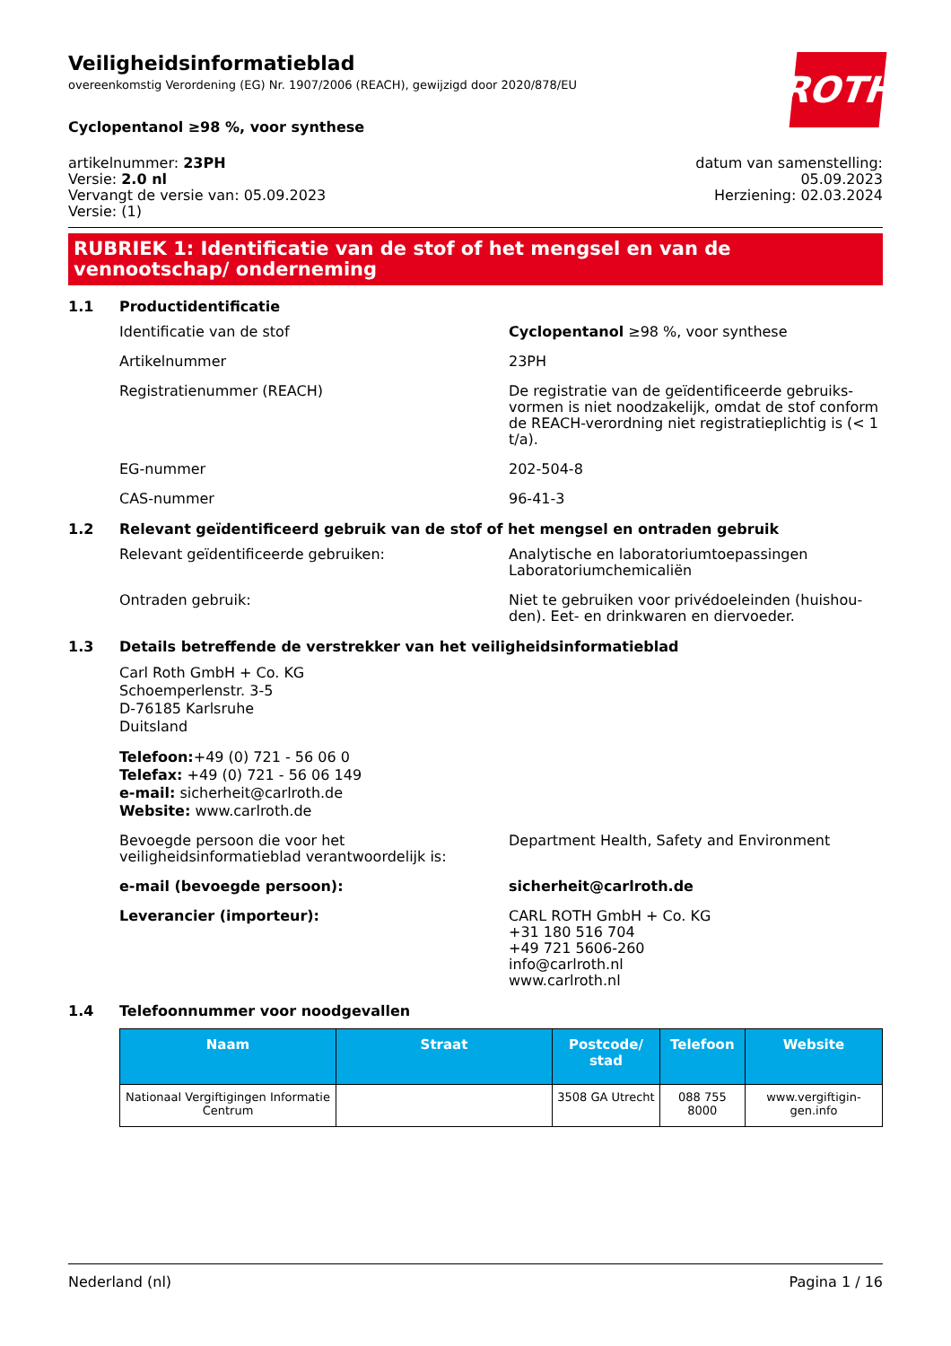ROTH
Veiligheidsinformatieblad
overeenkomstig Verordening (EG) Nr. 1907/2006 (REACH), gewijzigd door 2020/878/EU
Cyclopentanol ≥98 %, voor synthese
artikelnummer: 23PH
Versie: 2.0 nl
Vervangt de versie van: 05.09.2023
Versie: (1)
datum van samenstelling:
05.09.2023
Herziening: 02.03.2024
RUBRIEK 1: Identificatie van de stof of het mengsel en van de vennootschap/ onderneming
1.1 Productidentificatie
Identificatie van de stof Cyclopentanol ≥98 %, voor synthese
Artikelnummer 23PH
Registratienummer (REACH) De registratie van de geïdentificeerde gebruiks­vormen is niet noodzakelijk, omdat de stof con­form de REACH-verordning niet registratieplich­tig is (< 1 t/a).
EG-nummer 202-504-8
CAS-nummer 96-41-3
1.2 Relevant geïdentificeerd gebruik van de stof of het mengsel en ontraden gebruik
Relevant geïdentificeerde gebruiken: Analytische en laboratoriumtoepassingen
Laboratoriumchemicaliën
Ontraden gebruik: Niet te gebruiken voor privédoeleinden (huishou­den). Eet- en drinkwaren en diervoeder.
1.3 Details betreffende de verstrekker van het veiligheidsinformatieblad
Carl Roth GmbH + Co. KG
Schoemperlenstr. 3-5
D-76185 Karlsruhe
Duitsland
Telefoon:+49 (0) 721 - 56 06 0
Telefax: +49 (0) 721 - 56 06 149
e-mail: sicherheit@carlroth.de
Website: www.carlroth.de
Bevoegde persoon die voor het veiligheidsinformatieblad verantwoordelijk is:
Department Health, Safety and Environment
e-mail (bevoegde persoon): sicherheit@carlroth.de
Leverancier (importeur): CARL ROTH GmbH + Co. KG
+31 180 516 704
+49 721 5606-260
info@carlroth.nl
www.carlroth.nl
1.4 Telefoonnummer voor noodgevallen
| Naam | Straat | Postcode/ stad | Telefoon | Website |
| --- | --- | --- | --- | --- |
| Nationaal Vergiftigingen Infor­matie Centrum | | 3508 GA Utrecht | 088 755 8000 | www.vergiftigin­gen.info |
Nederland (nl) Pagina 1 / 16